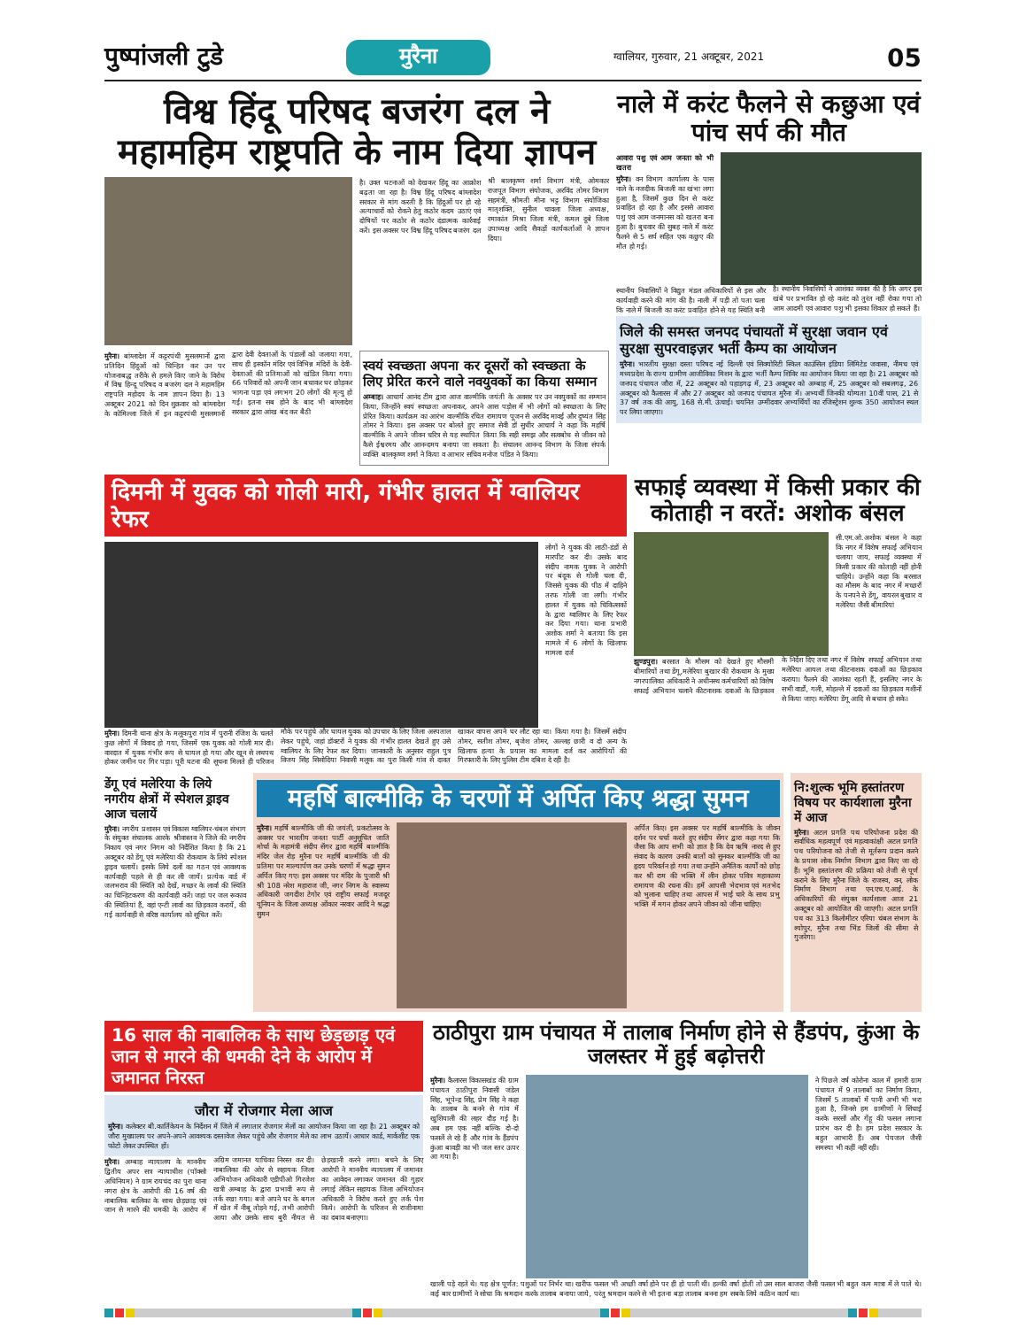पुष्पांजली टुडे मुरैना ग्वालियर, गुरुवार, 21 अक्टूबर, 2021 05
विश्व हिंदू परिषद बजरंग दल ने महामहिम राष्ट्रपति के नाम दिया ज्ञापन
है। उक्त घटनाओं को देखकर हिंदू का आक्रोश बढ़ता जा रहा है। विश्व हिंदू परिषद बांग्लादेश सरकार से मांग करती है कि हिंदुओं पर हो रहे अत्याचारों को रोकने हेतु कठोर कदम उठाएं एवं दोषियों पर कठोर से कठोर दंडात्मक कार्रवाई करें। इस अवसर पर विश्व हिंदू परिषद बजरंग दल श्री बालकृष्ण शर्मा विभाग मंत्री, ओमकार राजपूत विभाग संयोजक, अरविंद तोमर विभाग सहमंत्री, श्रीमती मीना भट्ट विभाग संयोजिका मातृशक्ति, सुनील चावला जिला अध्यक्ष, रमाकांत मिश्रा जिला मंत्री, कमल दुबे जिला उपाध्यक्ष आदि सैकड़ों कार्यकर्ताओं ने ज्ञापन दिया।
मुरैना। बांग्लादेश में कट्टरपंथी मुसलमानों द्वारा प्रतिदिन हिंदुओं को चिन्हित कर उन पर योजनाबद्ध तरीके से हमले किए जाने के विरोध में विश्व हिन्दू परिषद व बजरंग दल ने महामहिम राष्ट्रपति महोदय के नाम ज्ञापन दिया है। 13 अक्टूबर 2021 को दिन शुक्रवार को बांग्लादेश के कोमिल्ला जिले में इन कट्टरपंथी मुसलमानों द्वारा देवी देवताओं के पंडालों को जलाया गया, साथ ही इस्कॉन मंदिर एवं विभिन्न मंदिरों के देवी-देवताओं की प्रतिमाओं को खंडित किया गया। 66 परिवारों को अपनी जान बचाकर घर छोड़कर भागना पड़ा एवं लगभग 20 लोगों की मृत्यु हो गई। इतना सब होने के बाद भी बांग्लादेश सरकार द्वारा आंख बंद कर बैठी
स्वयं स्वच्छता अपना कर दूसरों को स्वच्छता के लिए प्रेरित करने वाले नवयुवकों का किया सम्मान
अम्बाह। आचार्य आनंद टीम द्वारा आज वाल्मीकि जयंती के अवसर पर उन नवयुवकों का सम्मान किया, जिन्होंने स्वयं स्वच्छता अपनाकर, अपने आस पड़ोस में भी लोगों को स्वच्छता के लिए प्रेरित किया। कार्यक्रम का आरंभ वाल्मीकि रचित रामायण पूजन से अरविंद मावई और दुष्यंत सिंह तोमर ने किया। इस अवसर पर बोलते हुए समाज सेवी डॉ सुधीर आचार्य ने कहा कि महर्षि वाल्मीकि ने अपने जीवन चरित्र से यह स्थापित किया कि सही समझ और सत्वबोध से जीवन को कैसे ईश्वरमय और आनन्दमय बनाया जा सकता है। संचालन आनन्द विभाग के जिला संपर्क व्यक्ति बालकृष्ण शर्मा ने किया व आभार सचिव मनोज पंडित ने किया।
नाले में करंट फैलने से कछुआ एवं पांच सर्प की मौत
आवारा पशु एवं आम जनता को भी खतरा
मुरैना। वन विभाग कार्यालय के पास नाले के नजदीक बिजली का खंभा लगा हुआ है, जिसमें कुछ दिन से करंट प्रवाहित हो रहा है और इससे आवारा पशु एवं आम जनमानस को खतरा बना हुआ है। बुधवार की सुबह नाले में करंट फैलने से 5 सर्प सहित एक कछुए की मौत हो गई।
स्थानीय निवासियों ने विद्युत मंडल अधिकारियों से इस और कार्यवाही करने की मांग की है। नाली में पड़ी तो पता चला कि नाले में बिजली का करंट प्रवाहित होने से यह स्थिति बनी है। स्थानीय निवासियों ने आशंका व्यक्त की है कि अगर इस खंबे पर प्रभावित हो रहे करंट को तुरंत नहीं रोका गया तो आम आदमी एवं आवारा पशु भी इसका शिकार हो सकते हैं।
जिले की समस्त जनपद पंचायतों में सुरक्षा जवान एवं सुरक्षा सुपरवाइज़र भर्ती कैम्प का आयोजन
मुरैना। भारतीय सुरक्षा दस्ता परिषद नई दिल्ली एवं सिक्योरिटी स्किल काउंसिल इंडिया लिमिटेड जवासा, नीमच एवं मध्यप्रदेश के राज्य ग्रामीण आजीविका मिशन के द्वारा भर्ती कैम्प शिविर का आयोजन किया जा रहा है। 21 अक्टूबर को जनपद पंचायत जौरा में, 22 अक्टूबर को पहाड़गढ़ में, 23 अक्टूबर को अम्बाह में, 25 अक्टूबर को सबलगढ़, 26 अक्टूबर को कैलारस में और 27 अक्टूबर को जनपद पंचायत मुरैना में। अभ्यर्थी जिनकी योग्यता 10वीं पास, 21 से 37 वर्ष तक की आयु, 168 से.मी. ऊंचाई। चयनित उम्मीदवार अभ्यर्थियों का रजिस्ट्रेशन शुल्क 350 आयोजन स्थल पर लिया जाएगा।
दिमनी में युवक को गोली मारी, गंभीर हालत में ग्वालियर रेफर
लोगों ने युवक की लाठी-डंडों से मारपीट कर दी। उसके बाद संदीप नामक युवक ने आरोपी पर बंदूक से गोली चला दी, जिससे युवक की पीठ में दाहिने तरफ गोली जा लगी। गंभीर हालत में युवक को चिकित्सकों के द्वारा ग्वालियर के लिए रेफर कर दिया गया। थाना प्रभारी अशोक शर्मा ने बताया कि इस मामले में 6 लोगों के खिलाफ मामला दर्ज
मुरैना। दिमनी थाना क्षेत्र के मलूकपुरा गांव में पुरानी रंजिश के चलते कुछ लोगों में विवाद हो गया, जिसमें एक युवक को गोली मार दी। वारदात में युवक गंभीर रूप से घायल हो गया और खून से लथपथ होकर जमीन पर गिर पड़ा। पूरी घटना की सूचना मिलते ही परिजन मौके पर पहुंचे और घायल युवक को उपचार के लिए जिला अस्पताल लेकर पहुंचे, जहां डॉक्टरों ने युवक की गंभीर हालत देखते हुए उसे ग्वालियर के लिए रेफर कर दिया। जानकारी के अनुसार राहुल पुत्र विजय सिंह सिसोदिया निवासी मलूक का पुरा किसी गांव से दावत खाकर वापस अपने घर लौट रहा था। किया गया है। जिसमें संदीप तोमर, सतीश तोमर, बृजेश तोमर, अल्लह छारी व दो अन्य के खिलाफ हत्या के प्रयास का मामला दर्ज कर आरोपियों की गिरफ्तारी के लिए पुलिस टीम दबिश दे रही है।
सफाई व्यवस्था में किसी प्रकार की कोताही न वरतें: अशोक बंसल
सी.एम.ओ.अशोक बंसल ने कहा कि नगर में विशेष सफाई अभियान चलाया जाय, सफाई व्यवस्था में किसी प्रकार की कोताही नहीं होनी चाहिये। उन्होंने कहा कि बरसात का मौसम के बाद नगर में मच्छरों के पनपने से डेंगू, वायरल बुखार व मलेरिया जैसी बीमारियां
झुण्डपुरा। बरसात के मौसम को देखते हुए मौसमी बीमारियों तथा डेंगू,मलेरिया बुखार की रोकथाम के मुख्य नगरपालिका अधिकारी ने अधीनस्थ कर्मचारियों को विशेष सफाई अभियान चलाने कीटनाशक दवाओं के छिड़काव के निर्देश दिए तथा नगर में विशेष सफाई अभियान तथा मलेरिया आयल तथा कीटनाशक दवाओं का छिड़काव कराया। फैलने की आशंका रहती हैं, इसलिए नगर के सभी वार्डों, गली, मोहल्ले में दवाओं का छिड़काव मशीनों से किया जाए। मलेरिया डेंगू आदि से बचाव हो सके।
डेंगू एवं मलेरिया के लिये नगरीय क्षेत्रों में स्पेशल ड्राइव आज चलायें
मुरैना। नगरीय प्रशासन एवं विकास ग्वालियर-चंबल संभाग के संयुक्त संचालक आरके श्रीवास्तव ने जिले की नगरीय निकाय एवं नगर निगम को निर्देशित किया है कि 21 अक्टूबर को डेंगू एवं मलेरिया की रोकथाम के लिये स्पेशल ड्राइव चलायें। इसके लिये दलों का गठन एवं आवश्यक कार्यवाही पहले से ही कर ली जायें। प्रत्येक वार्ड में जलभराव की स्थिति को देखें, मच्छर के लार्वा की स्थिति का चिन्हिटकरण की कार्यवाही करें। जहां पर जल रूकाव की स्थितियां हैं, वहां एन्टी लार्वा का छिड़काव करायें, की गई कार्यवाही से वरिष्ठ कार्यालय को सूचित करें।
महर्षि बाल्मीकि के चरणों में अर्पित किए श्रद्धा सुमन
मुरैना। महर्षि बाल्मीकि जी की जयंती, प्रकटोत्सव के अवसर पर भारतीय जनता पार्टी अनुसूचित जाति मोर्चा के महामंत्री संदीप सेंगर द्वारा महर्षि बाल्मीकि मंदिर जेल रोड़ मुरैना पर महर्षि बाल्मीकि जी की प्रतिमा पर माल्यार्पण कर उनके चरणों में श्रद्धा सुमन अर्पित किए गए। इस अवसर पर मंदिर के पुजारी श्री श्री 108 नरेश महाराज जी, नगर निगम के स्वास्थ्य अधिकारी जगदीश टेगोर एवं राष्ट्रीय सफाई मजदूर यूनियन के जिला अध्यक्ष ओंकार नरवार आदि ने श्रद्धा सुमन
अर्पित किए। इस अवसर पर महर्षि बाल्मीकि के जीवन दर्शन पर चर्चा करते हुए संदीप सेंगर द्वारा कहा गया कि जैसा कि आप सभी को ज्ञात है कि देव ऋषि नारद से हुए संवाद के कारण उनकी बातों को सुनकर बाल्मीकि जी का हृदय परिवर्तन हो गया तथा उन्होंने अनैतिक कार्यों को छोड़ कर श्री राम की भक्ति में लीन होकर पवित्र महाकाव्य रामायण की रचना की। हमें आपसी भेदभाव एवं मतभेद को भुलाना चाहिए तथा आपस में भाई चारे के साथ प्रभु भक्ति में मगन होकर अपने जीवन को जीना चाहिए।
नि:शुल्क भूमि हस्तांतरण विषय पर कार्यशाला मुरैना में आज
मुरैना। अटल प्रगति पथ परियोजना प्रदेश की सर्वाधिक महत्वपूर्ण एवं महत्वाकांक्षी अटल प्रगति पथ परियोजना को तेजी से मूर्तरूप प्रदान करने के प्रयास लोक निर्माण विभाग द्वारा किए जा रहे हैं। भूमि हस्तांतरण की प्रक्रिया को तेजी से पूर्ण कराने के लिए मुरैना जिले के राजस्व, वन, लोक निर्माण विभाग तथा एन.एच.ए.आई. के अधिकारियों की संयुक्त कार्यशाला आज 21 अक्टूबर को आयोजित की जाएगी। अटल प्रगति पथ का 313 किलोमीटर एरिया चंबल संभाग के श्योपुर, मुरैना तथा भिंड जिलों की सीमा से गुजरेगा।
16 साल की नाबालिक के साथ छेड़छाड़ एवं जान से मारने की धमकी देने के आरोप में जमानत निरस्त
जौरा में रोजगार मेला आज
मुरैना। कलेक्टर बी.कार्तिकेयन के निर्देशन में जिले में लगातार रोजगार मेलों का आयोजन किया जा रहा है। 21 अक्टूबर को जौरा मुख्यालय पर अपने-अपने आवश्यक दस्तावेज लेकर पहुंचे और रोजगार मेले का लाभ उठायें। आधार कार्ड, मार्कशीट एक फोटो लेकर उपस्थित हों।
मुरैना। अम्बाह न्यायालय के माननीय द्वितीय अपर सत्र न्यायाधीश (पॉक्सो अधिनियम) ने ग्राम रायचंद का पुरा थाना नगरा क्षेत्र के आरोपी की 16 वर्ष की नाबालिक बालिका के साथ छेड़छाड़ एवं जान से मारने की धमकी के आरोप में अग्रिम जमानत याचिका निरस्त कर दी। नाबालिका की ओर से सहायक जिला अभियोजन अधिकारी एडीपीओ गिरजेश खत्री अम्बाह के द्वारा प्रभावी रूप से तर्क रखा गया। बजे अपने घर के बगल में खेत में नीबू तोड़ने गई, तभी आरोपी आया और उसके साथ बुरी नीयत से छेड़खानी करने लगा। बचने के लिए आरोपी ने माननीय न्यायालय में जमानत का आवेदन लगाकर जमानत की गुहार लगाई लेकिन सहायक जिला अभियोजन अधिकारी ने विरोध करते हुए तर्क पेश किये। आरोपी के परिजन से राजीनामा का दबाव बनाएगा।
ठाठीपुरा ग्राम पंचायत में तालाब निर्माण होने से हैंडपंप, कुंआ के जलस्तर में हुई बढ़ोत्तरी
मुरैना। कैलारस विकासखंड की ग्राम पंचायत ठाठीपुरा निवासी जंडेल सिंह, भूपेन्द्र सिंह, प्रेम सिंह ने कहा के तालाब के बनने से गांव में खुशियाली की लहर दौड़ गई है। अब हम एक नहीं बल्कि दो-दो फसलें ले रहे हैं और गांव के हैंडपंप कुंआ बावड़ी का भी जल स्तर ऊपर आ गया है।
ने पिछले वर्ष कोरोना काल में हमारी ग्राम पंचायत में 9 तालाबों का निर्माण किया, जिसमें 5 तालाबों में पानी अभी भी भरा हुआ है, जिनसे हम ग्रामीणों ने सिंचाई करके सरसों और गेंहू की फसल लगाना प्रारंभ कर दी है। हम प्रदेश सरकार के बहुत आभारी हैं। अब पेयजल जैसी समस्या भी कहीं नहीं रही।
खाली पड़े रहते थे। यह क्षेत्र पूर्णत: पशुओं पर निर्भर था। खरीफ फसल भी अच्छी वर्षा होने पर ही हो पाती थी। हल्की वर्षा होती तो उस साल बाजरा जैसी फसल भी बहुत कम मात्रा में ले पाते थे। कई बार ग्रामीणों ने सोचा कि श्रमदान करके तालाब बनाया जाये, परंतु श्रमदान करने से भी इतना बड़ा तालाब बनना हम सबके लिये कठिन कार्य था।